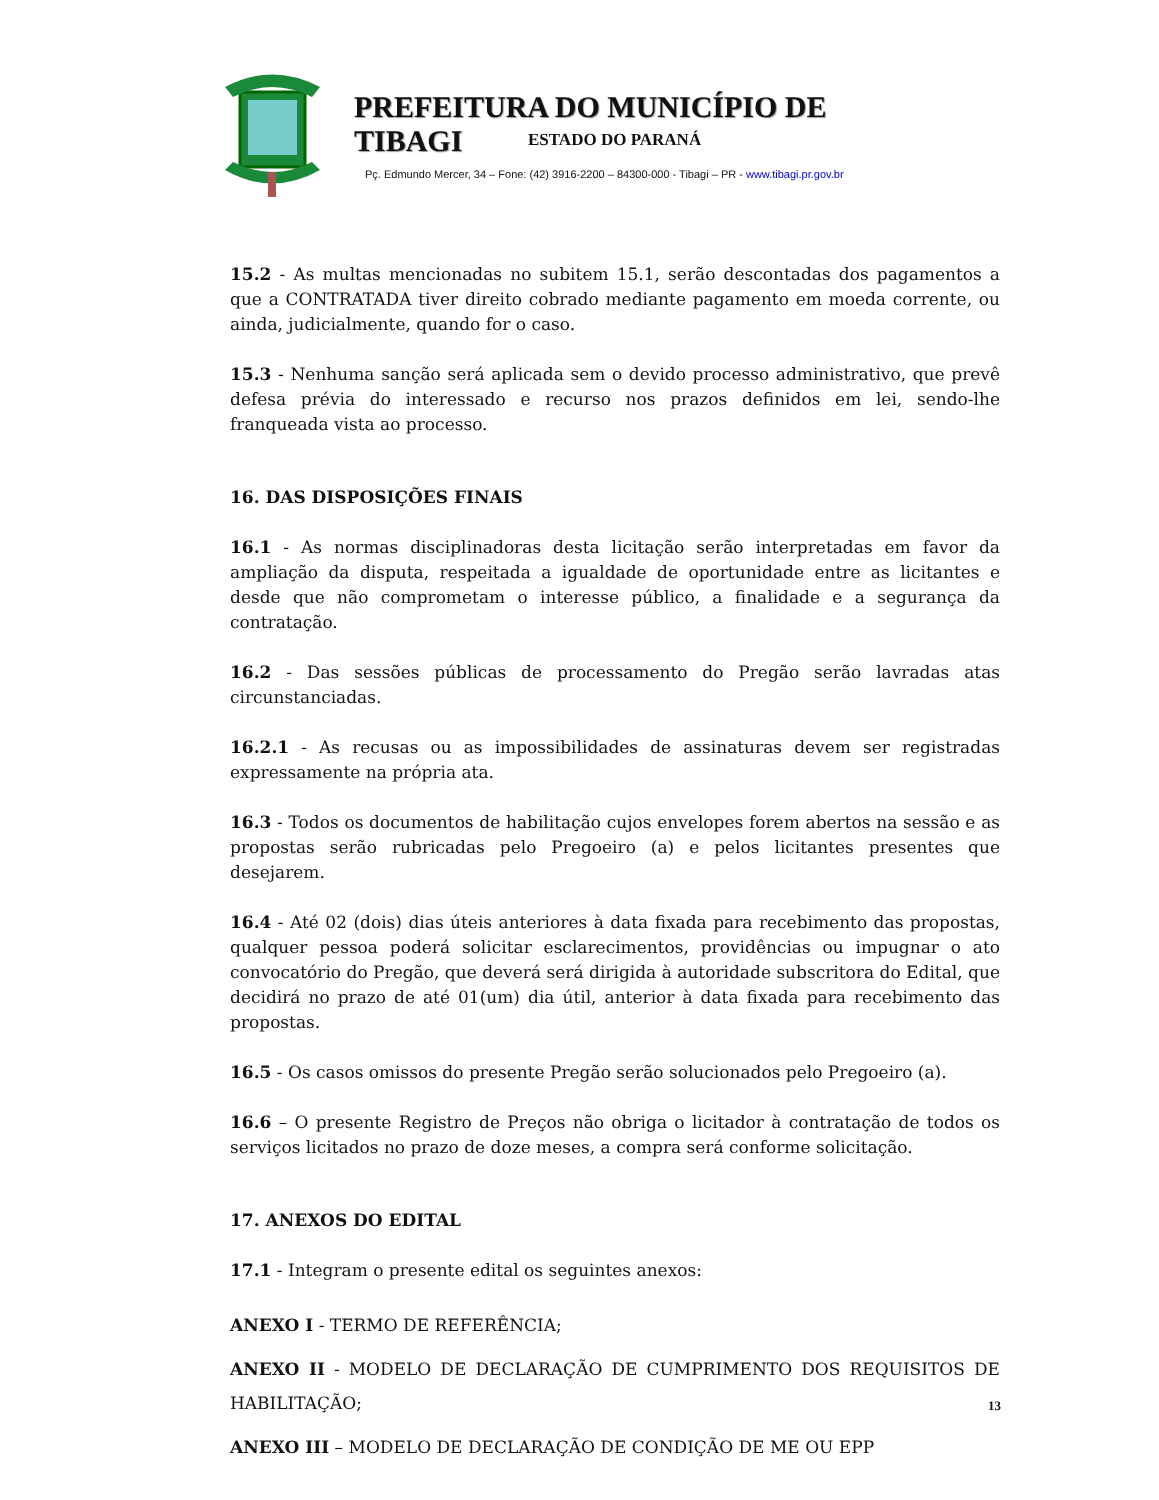PREFEITURA DO MUNICÍPIO DE TIBAGI
ESTADO DO PARANÁ
Pç. Edmundo Mercer, 34 – Fone: (42) 3916-2200 – 84300-000 - Tibagi – PR - www.tibagi.pr.gov.br
15.2 - As multas mencionadas no subitem 15.1, serão descontadas dos pagamentos a que a CONTRATADA tiver direito cobrado mediante pagamento em moeda corrente, ou ainda, judicialmente, quando for o caso.
15.3 - Nenhuma sanção será aplicada sem o devido processo administrativo, que prevê defesa prévia do interessado e recurso nos prazos definidos em lei, sendo-lhe franqueada vista ao processo.
16. DAS DISPOSIÇÕES FINAIS
16.1 - As normas disciplinadoras desta licitação serão interpretadas em favor da ampliação da disputa, respeitada a igualdade de oportunidade entre as licitantes e desde que não comprometam o interesse público, a finalidade e a segurança da contratação.
16.2 - Das sessões públicas de processamento do Pregão serão lavradas atas circunstanciadas.
16.2.1 - As recusas ou as impossibilidades de assinaturas devem ser registradas expressamente na própria ata.
16.3 - Todos os documentos de habilitação cujos envelopes forem abertos na sessão e as propostas serão rubricadas pelo Pregoeiro (a) e pelos licitantes presentes que desejarem.
16.4 - Até 02 (dois) dias úteis anteriores à data fixada para recebimento das propostas, qualquer pessoa poderá solicitar esclarecimentos, providências ou impugnar o ato convocatório do Pregão, que deverá será dirigida à autoridade subscritora do Edital, que decidirá no prazo de até 01(um) dia útil, anterior à data fixada para recebimento das propostas.
16.5 - Os casos omissos do presente Pregão serão solucionados pelo Pregoeiro (a).
16.6 – O presente Registro de Preços não obriga o licitador à contratação de todos os serviços licitados no prazo de doze meses, a compra será conforme solicitação.
17. ANEXOS DO EDITAL
17.1 - Integram o presente edital os seguintes anexos:
ANEXO I - TERMO DE REFERÊNCIA;
ANEXO II - MODELO DE DECLARAÇÃO DE CUMPRIMENTO DOS REQUISITOS DE HABILITAÇÃO;
ANEXO III – MODELO DE DECLARAÇÃO DE CONDIÇÃO DE ME OU EPP
13